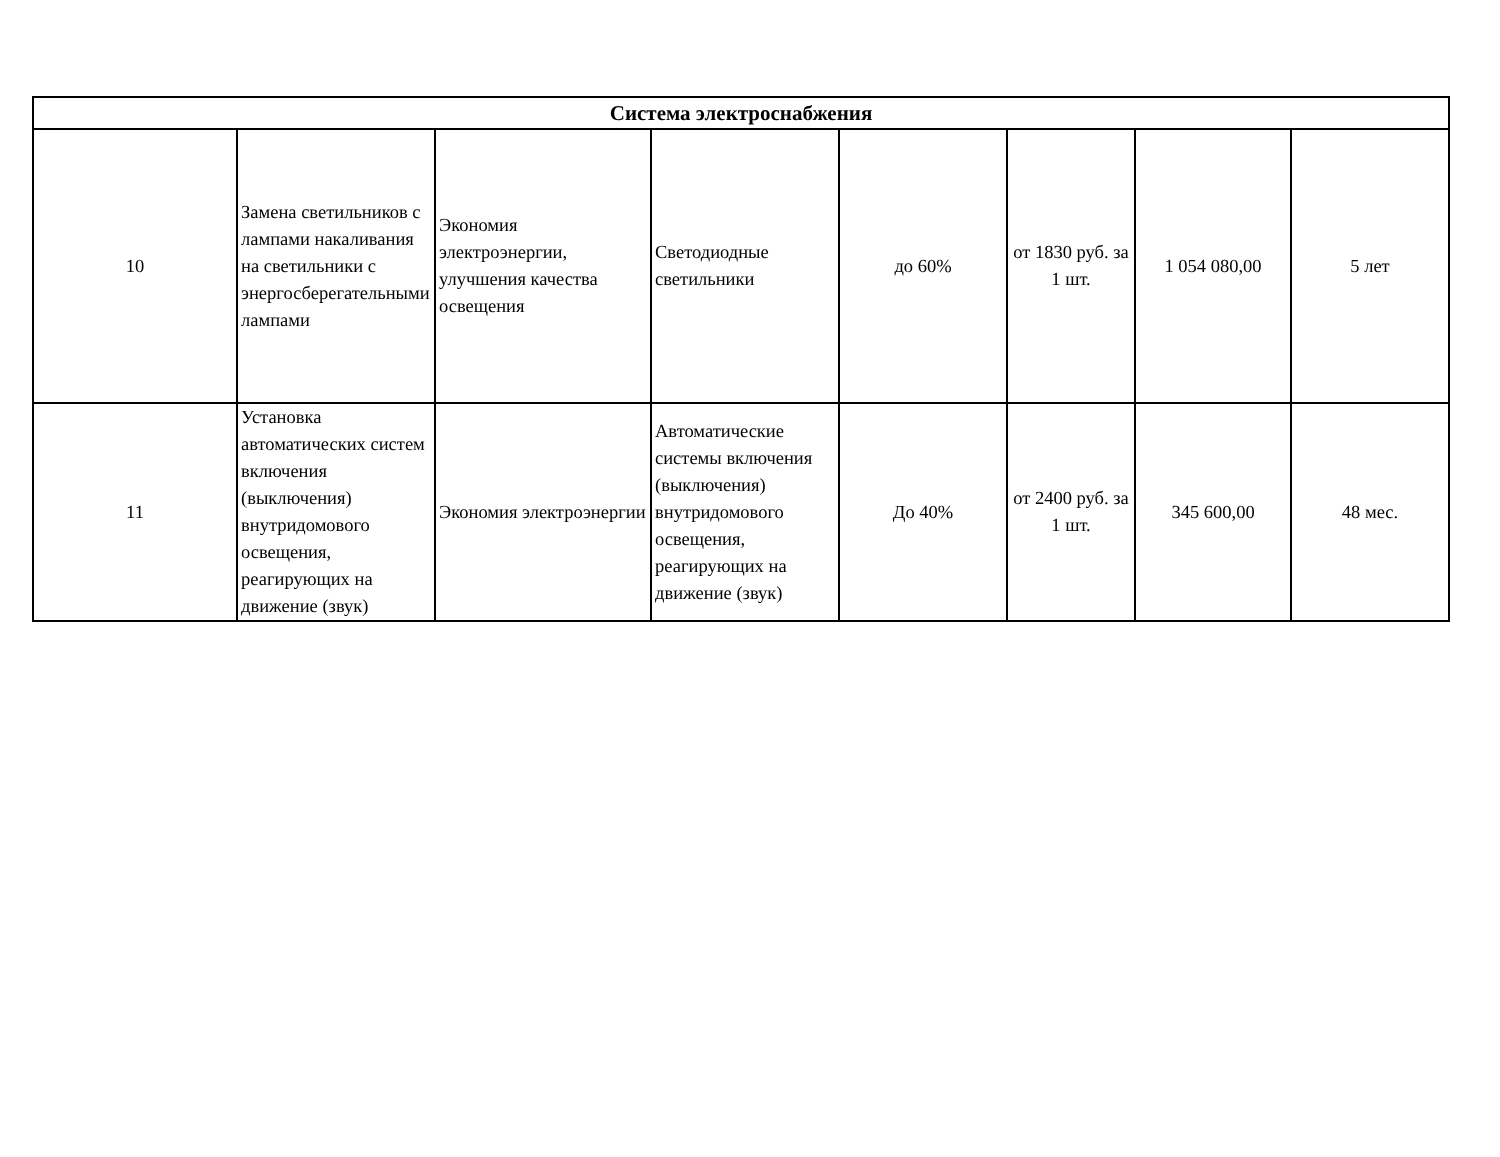| Система электроснабжения | | | | | | | |
| --- | --- | --- | --- | --- | --- | --- | --- |
| 10 | Замена светильников с лампами накаливания на светильники с энергосберегательными лампами | Экономия электроэнергии, улучшения качества освещения | Светодиодные светильники | до 60% | от 1830 руб. за 1 шт. | 1 054 080,00 | 5 лет |
| 11 | Установка автоматических систем включения (выключения) внутридомового освещения, реагирующих на движение (звук) | Экономия электроэнергии | Автоматические системы включения (выключения) внутридомового освещения, реагирующих на движение (звук) | До 40% | от 2400 руб. за 1 шт. | 345 600,00 | 48 мес. |